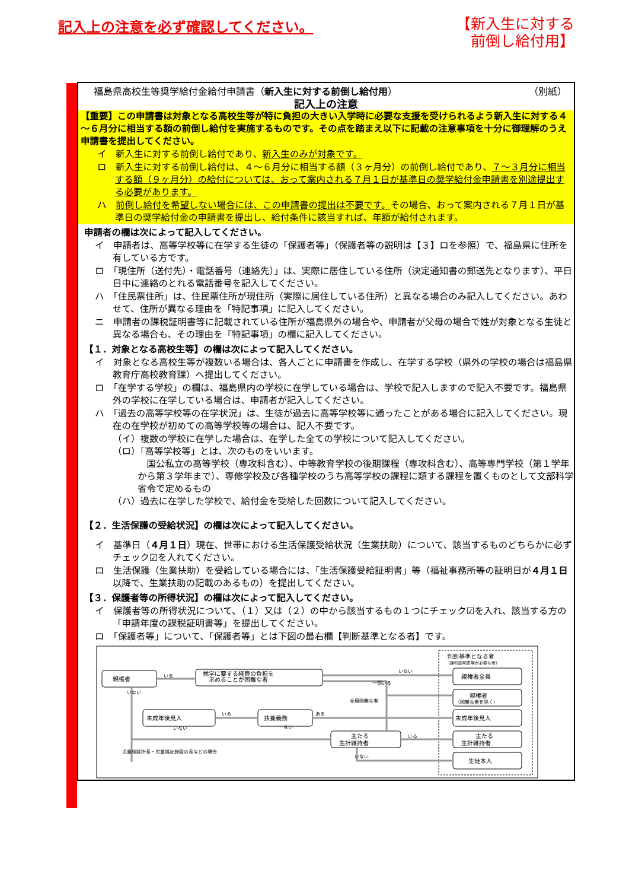記入上の注意を必ず確認してください。
【新入生に対する
前倒し給付用】
福島県高校生等奨学給付金給付申請書（新入生に対する前倒し給付用） （別紙）
記入上の注意
【重要】この申請書は対象となる高校生等が特に負担の大きい入学時に必要な支援を受けられるよう新入生に対する４～６月分に相当する額の前倒し給付を実施するものです。その点を踏まえ以下に記載の注意事項を十分に御理解のうえ申請書を提出してください。
イ　新入生に対する前倒し給付であり、新入生のみが対象です。
ロ　新入生に対する前倒し給付は、４～６月分に相当する額（３ヶ月分）の前倒し給付であり、７～３月分に相当する額（９ヶ月分）の給付については、おって案内される７月１日が基準日の奨学給付金申請書を別途提出する必要があります。
ハ　前倒し給付を希望しない場合には、この申請書の提出は不要です。その場合、おって案内される７月１日が基準日の奨学給付金の申請書を提出し、給付条件に該当すれば、年額が給付されます。
申請者の欄は次によって記入してください。
イ　申請者は、高等学校等に在学する生徒の「保護者等」（保護者等の説明は【３】ロを参照）で、福島県に住所を有している方です。
ロ　「現住所（送付先）・電話番号（連絡先）」は、実際に居住している住所（決定通知書の郵送先となります）、平日日中に連絡のとれる電話番号を記入してください。
ハ　「住民票住所」は、住民票住所が現住所（実際に居住している住所）と異なる場合のみ記入してください。あわせて、住所が異なる理由を「特記事項」に記入してください。
ニ　申請者の課税証明書等に記載されている住所が福島県外の場合や、申請者が父母の場合で姓が対象となる生徒と異なる場合も、その理由を「特記事項」の欄に記入してください。
【１．対象となる高校生等】の欄は次によって記入してください。
イ　対象となる高校生等が複数いる場合は、各人ごとに申請書を作成し、在学する学校（県外の学校の場合は福島県教育庁高校教育課）へ提出してください。
ロ　「在学する学校」の欄は、福島県内の学校に在学している場合は、学校で記入しますので記入不要です。福島県外の学校に在学している場合は、申請者が記入してください。
ハ　「過去の高等学校等の在学状況」は、生徒が過去に高等学校等に通ったことがある場合に記入してください。現在の在学校が初めての高等学校等の場合は、記入不要です。
（イ）複数の学校に在学した場合は、在学した全ての学校について記入してください。
（ロ）「高等学校等」とは、次のものをいいます。
　国公私立の高等学校（専攻科含む）、中等教育学校の後期課程（専攻科含む）、高等専門学校（第１学年から第３学年まで）、専修学校及び各種学校のうち高等学校の課程に類する課程を置くものとして文部科学省令で定めるもの
（ハ）過去に在学した学校で、給付金を受給した回数について記入してください。
【２．生活保護の受給状況】の欄は次によって記入してください。
イ　基準日（４月１日）現在、世帯における生活保護受給状況（生業扶助）について、該当するものどちらかに必ずチェック☑を入れてください。
ロ　生活保護（生業扶助）を受給している場合には、「生活保護受給証明書」等（福祉事務所等の証明日が４月１日以降で、生業扶助の記載のあるもの）を提出してください。
【３．保護者等の所得状況】の欄は次によって記入してください。
イ　保護者等の所得状況について、（１）又は（２）の中から該当するもの１つにチェック☑を入れ、該当する方の「申請年度の課税証明書等」を提出してください。
ロ　「保護者等」について、「保護者等」とは下図の最右欄【判断基準となる者】です。
判断基準となる者
（課税証明書等が必要な者）
親権者
就学に要する経費の負担を
求めることが困難な者
未成年後見人
扶養義務
主たる
生計維持者
親権者全員
親権者
（困難な者を除く）
未成年後見人
主たる
生計維持者
生徒本人
いる
いない
一部いる
全員困難な者
いない
いる
ある
いない
ない
いる
いない
児童相談所長・児童福祉施設の長などの場合